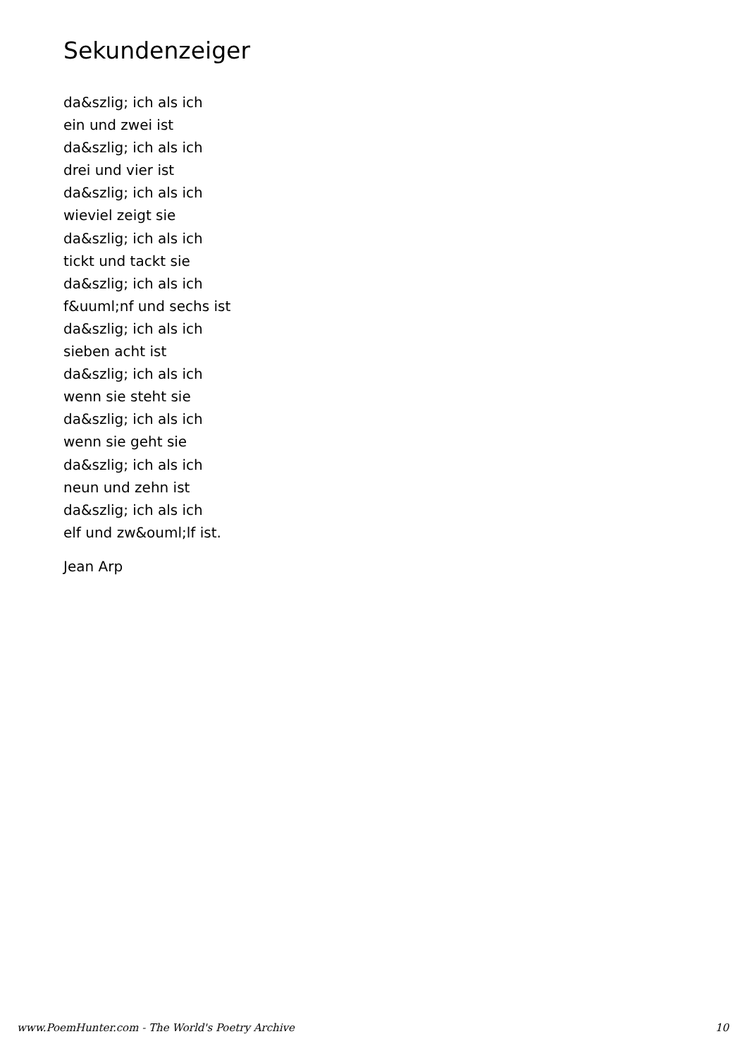Sekundenzeiger
da&szlig; ich als ich
ein und zwei ist
da&szlig; ich als ich
drei und vier ist
da&szlig; ich als ich
wieviel zeigt sie
da&szlig; ich als ich
tickt und tackt sie
da&szlig; ich als ich
f&uuml;nf und sechs ist
da&szlig; ich als ich
sieben acht ist
da&szlig; ich als ich
wenn sie steht sie
da&szlig; ich als ich
wenn sie geht sie
da&szlig; ich als ich
neun und zehn ist
da&szlig; ich als ich
elf und zw&ouml;lf ist.
Jean Arp
www.PoemHunter.com - The World's Poetry Archive 10